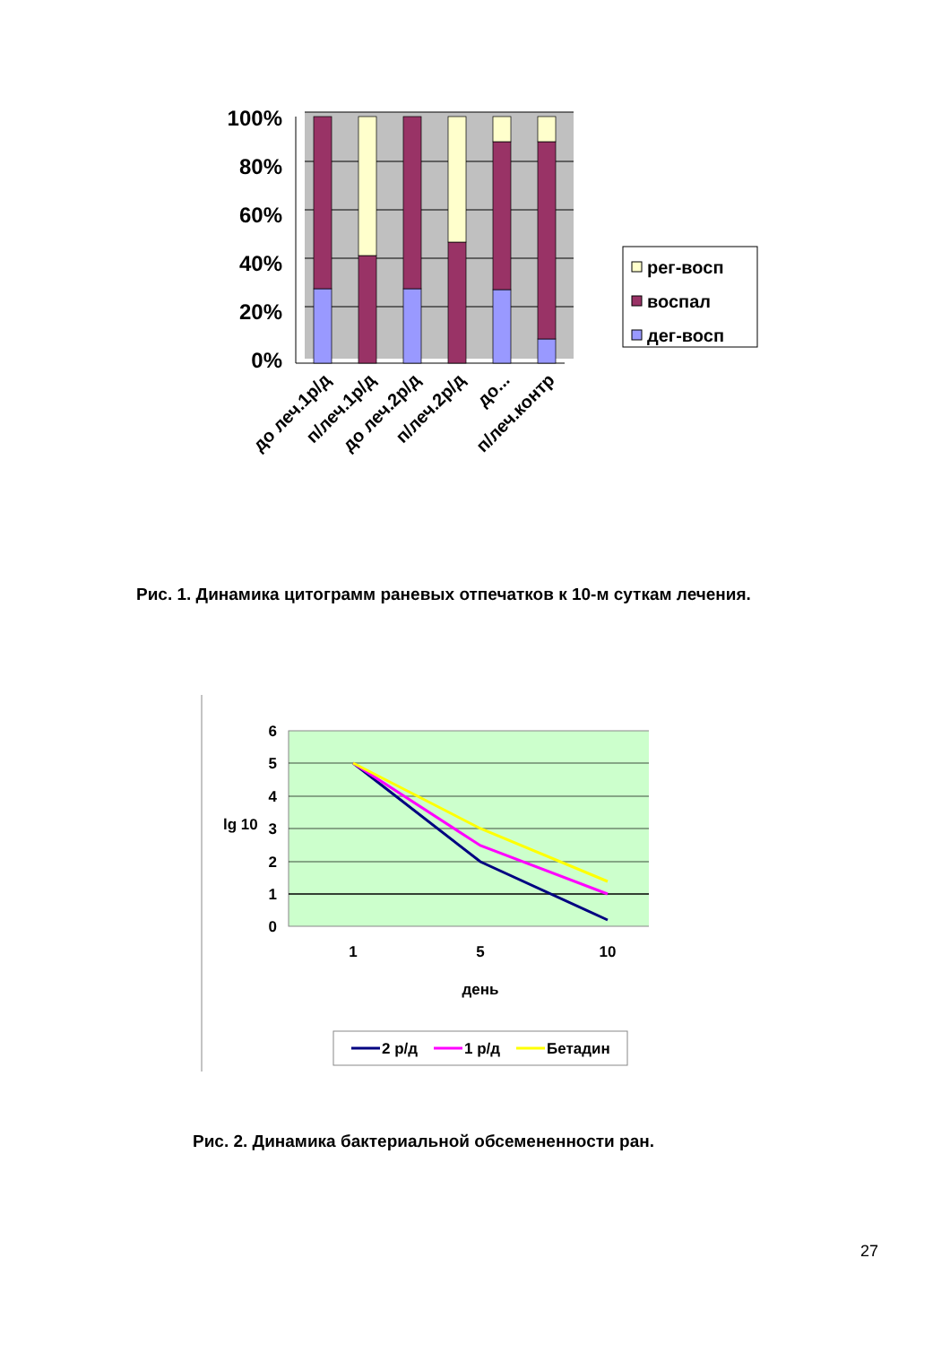100%
80%
60%
40%
20%
0%
до леч.1р/д
п/леч.1р/д
до леч.2р/д
п/леч.2р/д
до...
п/леч.контр
рег-восп
воспал
дег-восп
Рис. 1. Динамика цитограмм раневых отпечатков к 10-м суткам лечения.
6
5
4
3
2
1
0
lg 10
1
5
10
день
2 р/д
1 р/д
Бетадин
Рис. 2. Динамика бактериальной обсемененности ран.
27